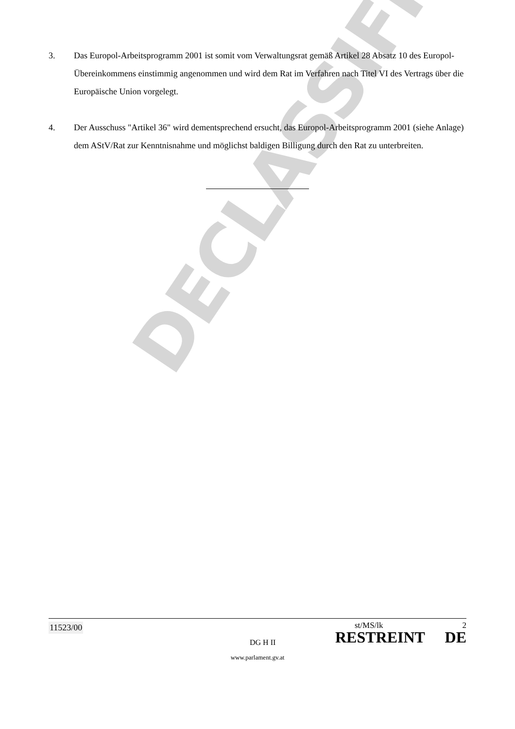3. Das Europol-Arbeitsprogramm 2001 ist somit vom Verwaltungsrat gemäß Artikel 28 Absatz 10 des Europol-Übereinkommens einstimmig angenommen und wird dem Rat im Verfahren nach Titel VI des Vertrags über die Europäische Union vorgelegt.
4. Der Ausschuss "Artikel 36" wird dementsprechend ersucht, das Europol-Arbeitsprogramm 2001 (siehe Anlage) dem AStV/Rat zur Kenntnisnahme und möglichst baldigen Billigung durch den Rat zu unterbreiten.
DECLASSIFIED
11523/00
DG H II
st/MS/lk 2
RESTREINT DE
www.parlament.gv.at